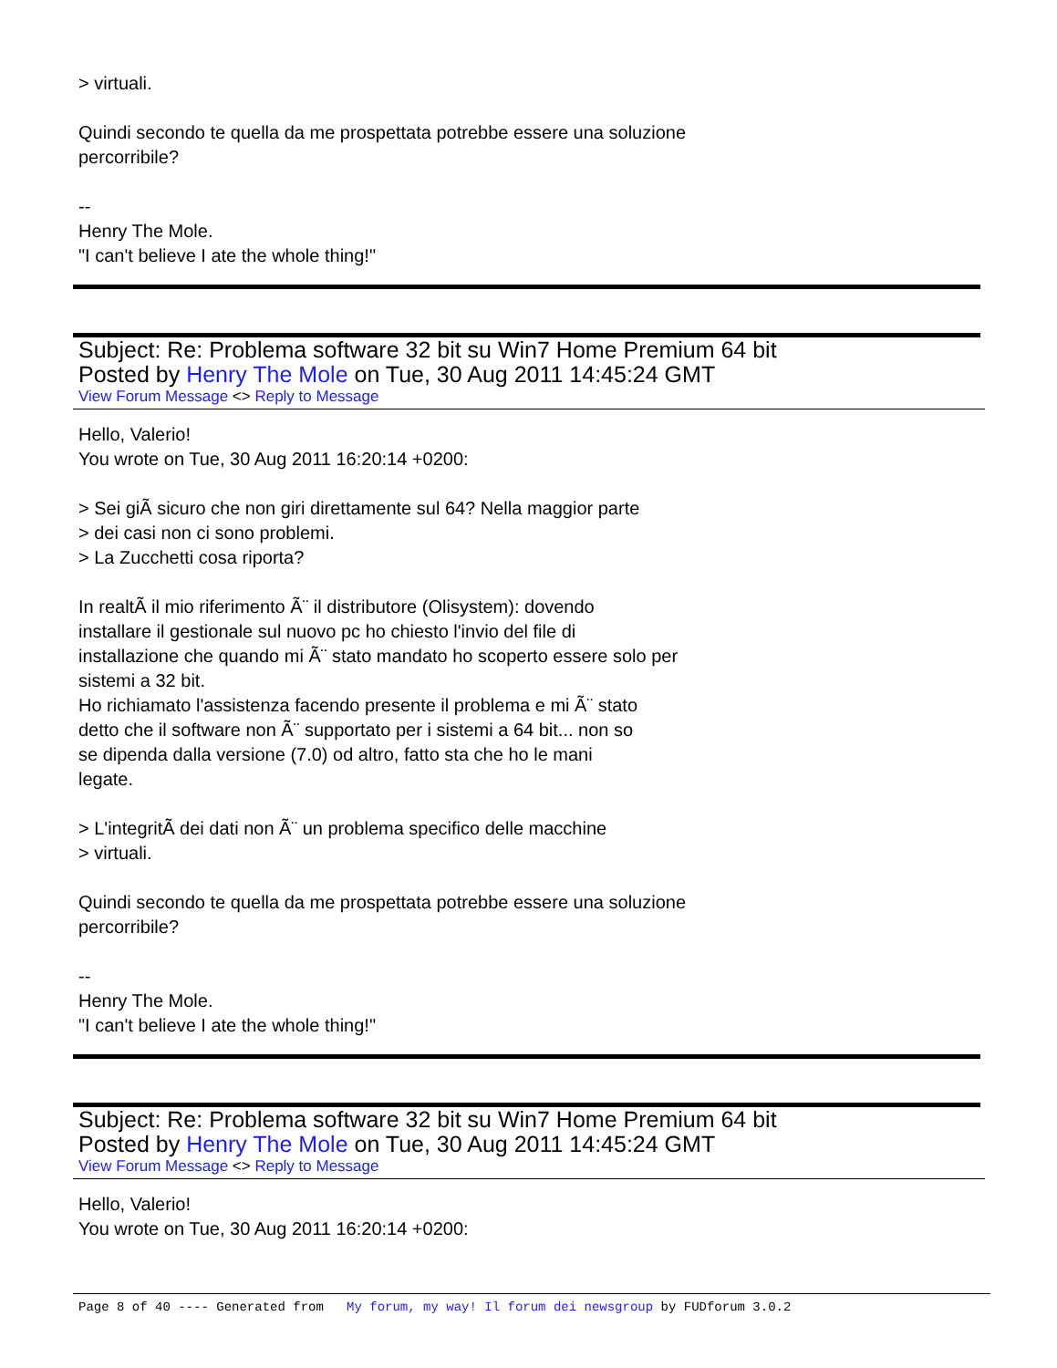> virtuali.
Quindi secondo te quella da me prospettata potrebbe essere una soluzione
percorribile?
--
Henry The Mole.
"I can't believe I ate the whole thing!"
Subject: Re: Problema software 32 bit su Win7 Home Premium 64 bit
Posted by Henry The Mole on Tue, 30 Aug 2011 14:45:24 GMT
View Forum Message <> Reply to Message
Hello, Valerio!
You wrote on Tue, 30 Aug 2011 16:20:14 +0200:
> Sei giÃ sicuro che non giri direttamente sul 64? Nella maggior parte
> dei casi non ci sono problemi.
> La Zucchetti cosa riporta?
In realtÃ il mio riferimento Ã¨ il distributore (Olisystem): dovendo
installare il gestionale sul nuovo pc ho chiesto l'invio del file di
installazione che quando mi Ã¨ stato mandato ho scoperto essere solo per
sistemi a 32 bit.
Ho richiamato l'assistenza facendo presente il problema e mi Ã¨ stato
detto che il software non Ã¨ supportato per i sistemi a 64 bit... non so
se dipenda dalla versione (7.0) od altro, fatto sta che ho le mani
legate.
> L'integritÃ dei dati non Ã¨ un problema specifico delle macchine
> virtuali.
Quindi secondo te quella da me prospettata potrebbe essere una soluzione
percorribile?
--
Henry The Mole.
"I can't believe I ate the whole thing!"
Subject: Re: Problema software 32 bit su Win7 Home Premium 64 bit
Posted by Henry The Mole on Tue, 30 Aug 2011 14:45:24 GMT
View Forum Message <> Reply to Message
Hello, Valerio!
You wrote on Tue, 30 Aug 2011 16:20:14 +0200:
Page 8 of 40 ---- Generated from My forum, my way! Il forum dei newsgroup by FUDforum 3.0.2